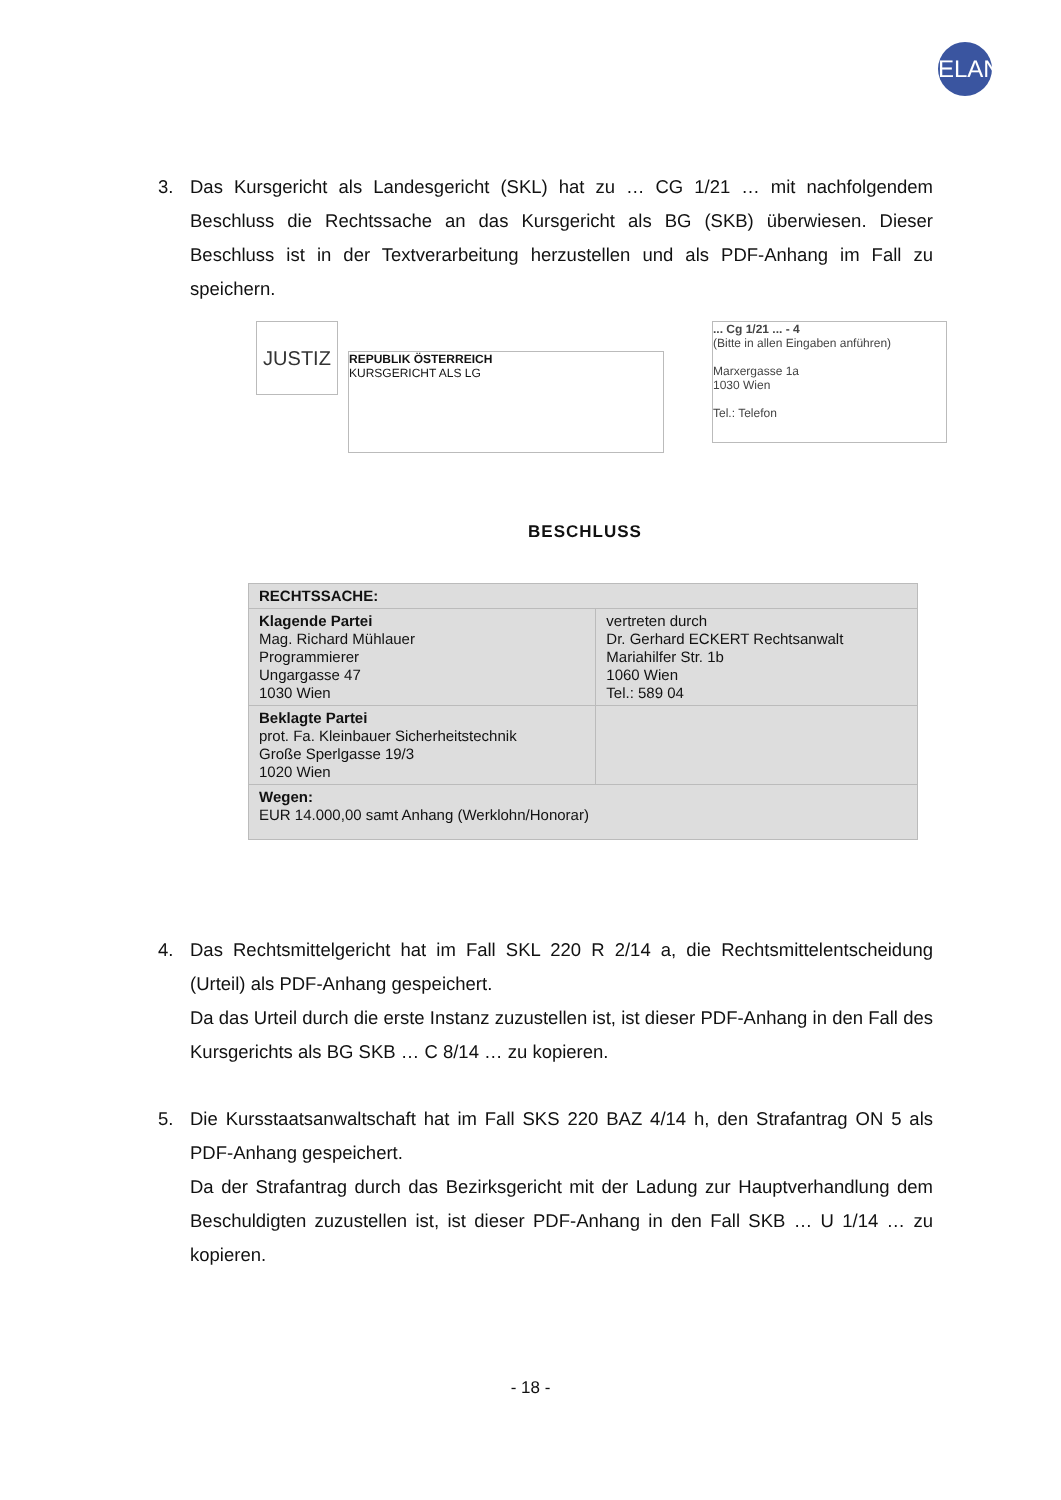ELAN
3. Das Kursgericht als Landesgericht (SKL) hat zu … CG 1/21 … mit nachfolgendem Beschluss die Rechtssache an das Kursgericht als BG (SKB) überwiesen. Dieser Beschluss ist in der Textverarbeitung herzustellen und als PDF-Anhang im Fall zu speichern.
JUSTIZ
REPUBLIK ÖSTERREICH
KURSGERICHT ALS LG
... Cg 1/21 ... - 4
(Bitte in allen Eingaben anführen)
Marxergasse 1a
1030 Wien
Tel.: Telefon
BESCHLUSS
| RECHTSSACHE: | |
| Klagende Partei Mag. Richard Mühlauer Programmierer Ungargasse 47 1030 Wien | vertreten durch Dr. Gerhard ECKERT Rechtsanwalt Mariahilfer Str. 1b 1060 Wien Tel.: 589 04 |
| Beklagte Partei prot. Fa. Kleinbauer Sicherheitstechnik Große Sperlgasse 19/3 1020 Wien | |
| Wegen: EUR 14.000,00 samt Anhang (Werklohn/Honorar) | |
4. Das Rechtsmittelgericht hat im Fall SKL 220 R 2/14 a, die Rechtsmittelentscheidung (Urteil) als PDF-Anhang gespeichert.
Da das Urteil durch die erste Instanz zuzustellen ist, ist dieser PDF-Anhang in den Fall des Kursgerichts als BG SKB … C 8/14 … zu kopieren.
5. Die Kursstaatsanwaltschaft hat im Fall SKS 220 BAZ 4/14 h, den Strafantrag ON 5 als PDF-Anhang gespeichert.
Da der Strafantrag durch das Bezirksgericht mit der Ladung zur Hauptverhandlung dem Beschuldigten zuzustellen ist, ist dieser PDF-Anhang in den Fall SKB … U 1/14 … zu kopieren.
- 18 -